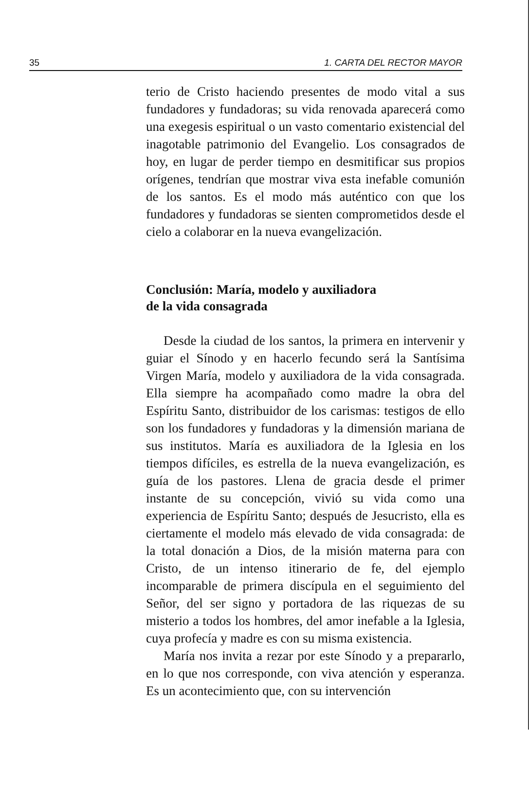35 1. CARTA DEL RECTOR MAYOR
terio de Cristo haciendo presentes de modo vital a sus fundadores y fundadoras; su vida renovada aparecerá como una exegesis espiritual o un vasto comentario existencial del inagotable patrimonio del Evangelio. Los consagrados de hoy, en lugar de perder tiempo en desmitificar sus propios orígenes, tendrían que mostrar viva esta inefable comunión de los santos. Es el modo más auténtico con que los fundadores y fundadoras se sienten comprometidos desde el cielo a colaborar en la nueva evangelización.
Conclusión: María, modelo y auxiliadora
de la vida consagrada
Desde la ciudad de los santos, la primera en intervenir y guiar el Sínodo y en hacerlo fecundo será la Santísima Virgen María, modelo y auxiliadora de la vida consagrada. Ella siempre ha acompañado como madre la obra del Espíritu Santo, distribuidor de los carismas: testigos de ello son los fundadores y fundadoras y la dimensión mariana de sus institutos. María es auxiliadora de la Iglesia en los tiempos difíciles, es estrella de la nueva evangelización, es guía de los pastores. Llena de gracia desde el primer instante de su concepción, vivió su vida como una experiencia de Espíritu Santo; después de Jesucristo, ella es ciertamente el modelo más elevado de vida consagrada: de la total donación a Dios, de la misión materna para con Cristo, de un intenso itinerario de fe, del ejemplo incomparable de primera discípula en el seguimiento del Señor, del ser signo y portadora de las riquezas de su misterio a todos los hombres, del amor inefable a la Iglesia, cuya profecía y madre es con su misma existencia.
María nos invita a rezar por este Sínodo y a prepararlo, en lo que nos corresponde, con viva atención y esperanza. Es un acontecimiento que, con su intervención